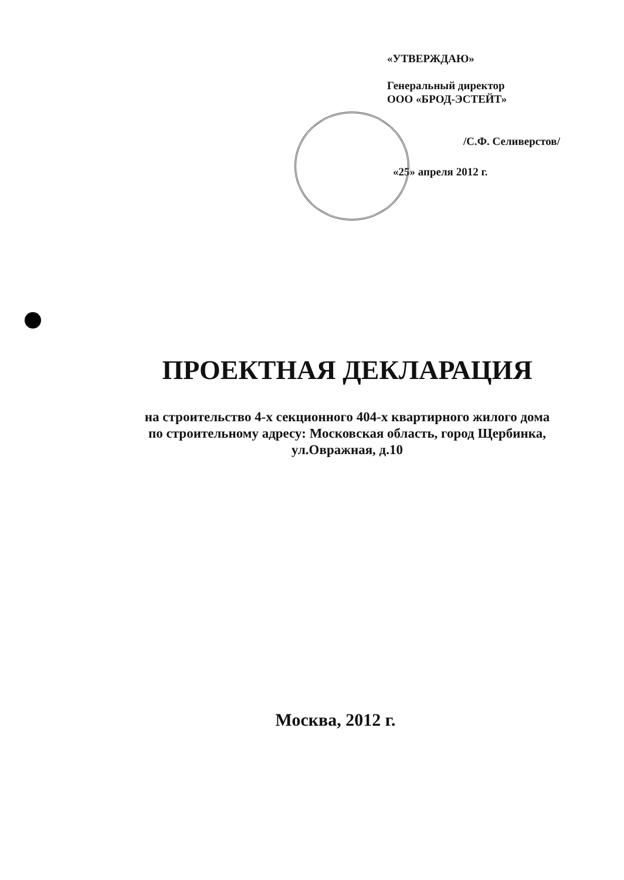«УТВЕРЖДАЮ»
Генеральный директор
ООО «БРОД-ЭСТЕЙТ»
/С.Ф. Селиверстов/
«25» апреля 2012 г.
ПРОЕКТНАЯ ДЕКЛАРАЦИЯ
на строительство 4-х секционного 404-х квартирного жилого дома
по строительному адресу: Московская область, город Щербинка,
ул.Овражная, д.10
Москва, 2012 г.